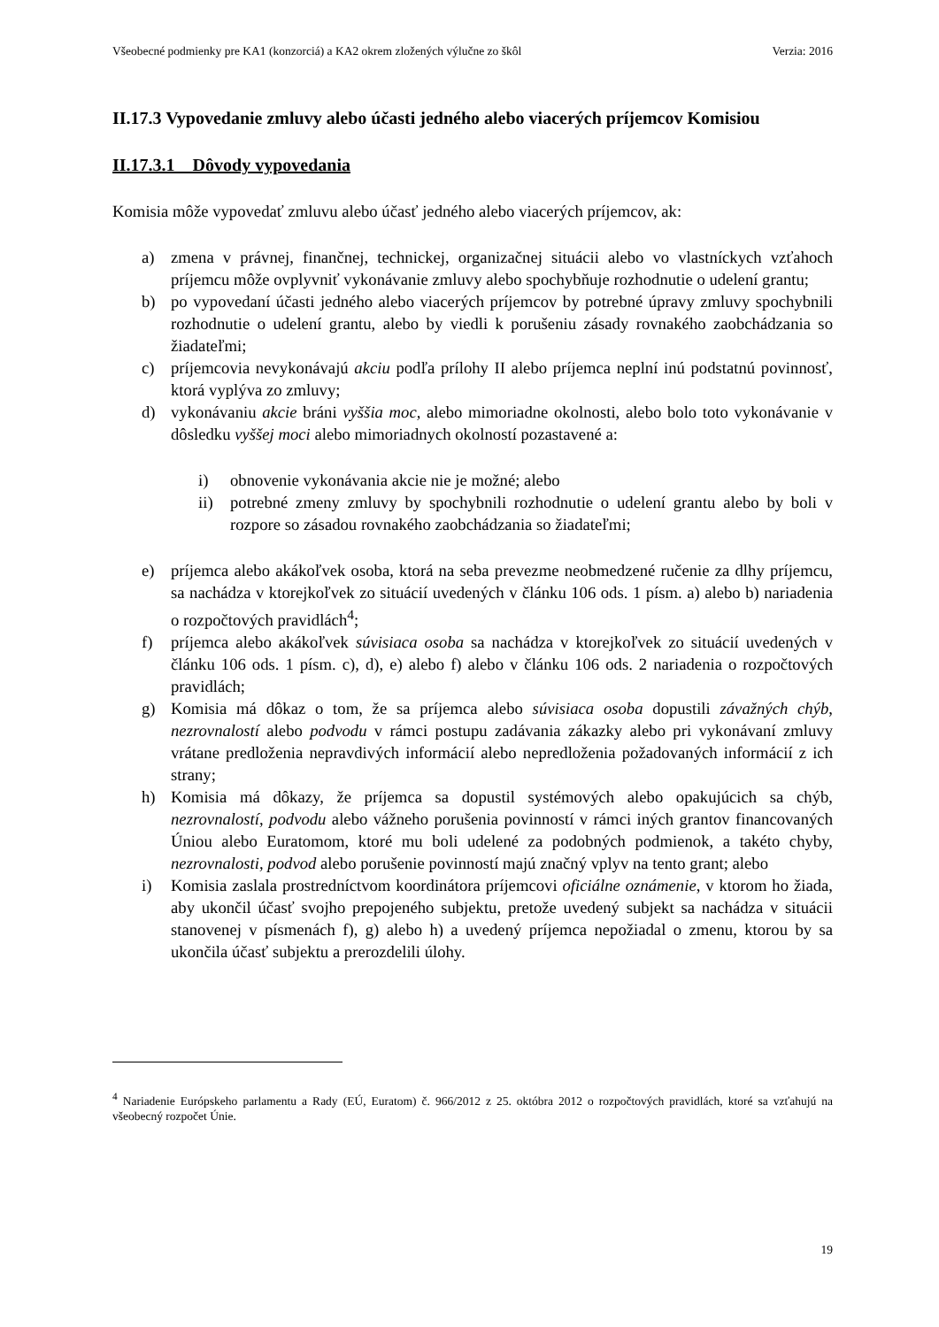Všeobecné podmienky pre KA1 (konzorciá) a KA2 okrem zložených výlučne zo škôl Verzia: 2016
II.17.3 Vypovedanie zmluvy alebo účasti jedného alebo viacerých príjemcov Komisiou
II.17.3.1 Dôvody vypovedania
Komisia môže vypovedať zmluvu alebo účasť jedného alebo viacerých príjemcov, ak:
a) zmena v právnej, finančnej, technickej, organizačnej situácii alebo vo vlastníckych vzťahoch príjemcu môže ovplyvniť vykonávanie zmluvy alebo spochybňuje rozhodnutie o udelení grantu;
b) po vypovedaní účasti jedného alebo viacerých príjemcov by potrebné úpravy zmluvy spochybnili rozhodnutie o udelení grantu, alebo by viedli k porušeniu zásady rovnakého zaobchádzania so žiadateľmi;
c) príjemcovia nevykonávajú akciu podľa prílohy II alebo príjemca neplní inú podstatnú povinnosť, ktorá vyplýva zo zmluvy;
d) vykonávaniu akcie bráni vyššia moc, alebo mimoriadne okolnosti, alebo bolo toto vykonávanie v dôsledku vyššej moci alebo mimoriadnych okolností pozastavené a:
i) obnovenie vykonávania akcie nie je možné; alebo
ii) potrebné zmeny zmluvy by spochybnili rozhodnutie o udelení grantu alebo by boli v rozpore so zásadou rovnakého zaobchádzania so žiadateľmi;
e) príjemca alebo akákoľvek osoba, ktorá na seba prevezme neobmedzené ručenie za dlhy príjemcu, sa nachádza v ktorejkoľvek zo situácií uvedených v článku 106 ods. 1 písm. a) alebo b) nariadenia o rozpočtových pravidlách<sup>4</sup>;
f) príjemca alebo akákoľvek súvisiaca osoba sa nachádza v ktorejkoľvek zo situácií uvedených v článku 106 ods. 1 písm. c), d), e) alebo f) alebo v článku 106 ods. 2 nariadenia o rozpočtových pravidlách;
g) Komisia má dôkaz o tom, že sa príjemca alebo súvisiaca osoba dopustili závažných chýb, nezrovnalostí alebo podvodu v rámci postupu zadávania zákazky alebo pri vykonávaní zmluvy vrátane predloženia nepravdivých informácií alebo nepredloženia požadovaných informácií z ich strany;
h) Komisia má dôkazy, že príjemca sa dopustil systémových alebo opakujúcich sa chýb, nezrovnalostí, podvodu alebo vážneho porušenia povinností v rámci iných grantov financovaných Úniou alebo Euratomom, ktoré mu boli udelené za podobných podmienok, a takéto chyby, nezrovnalosti, podvod alebo porušenie povinností majú značný vplyv na tento grant; alebo
i) Komisia zaslala prostredníctvom koordinátora príjemcovi oficiálne oznámenie, v ktorom ho žiada, aby ukončil účasť svojho prepojeného subjektu, pretože uvedený subjekt sa nachádza v situácii stanovenej v písmenách f), g) alebo h) a uvedený príjemca nepožiadal o zmenu, ktorou by sa ukončila účasť subjektu a prerozdelili úlohy.
<sup>4</sup> Nariadenie Európskeho parlamentu a Rady (EÚ, Euratom) č. 966/2012 z 25. októbra 2012 o rozpočtových pravidlách, ktoré sa vzťahujú na všeobecný rozpočet Únie.
19